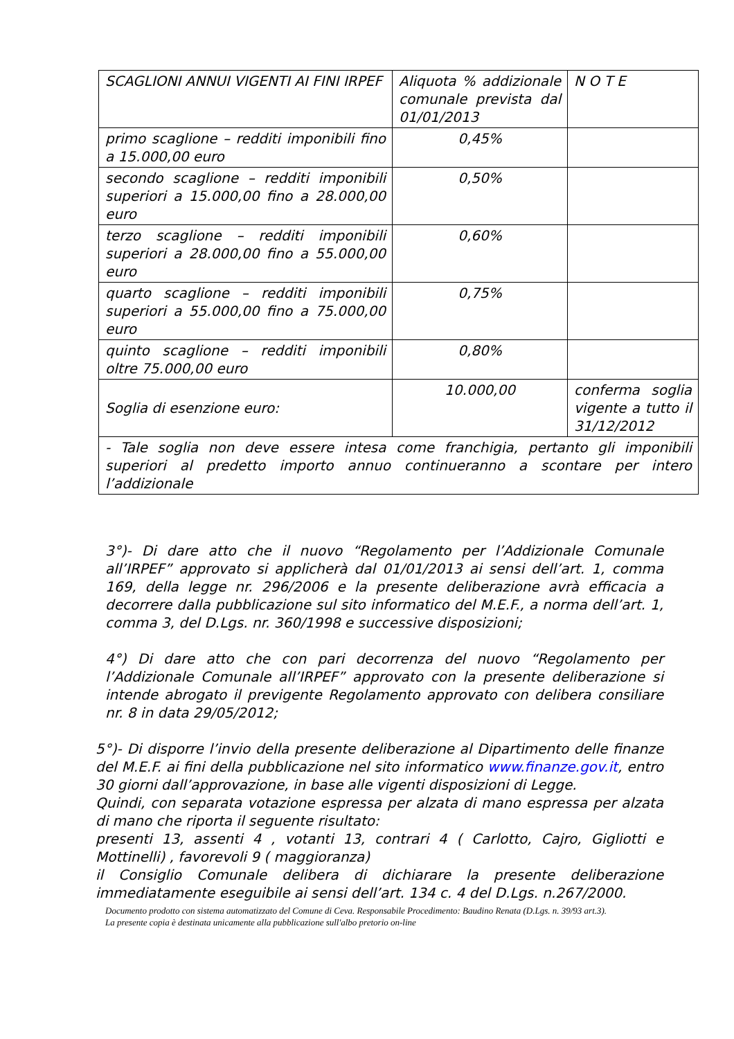| SCAGLIONI ANNUI VIGENTI AI FINI IRPEF | Aliquota % addizionale comunale prevista dal 01/01/2013 | N O T E |
| primo scaglione – redditi imponibili fino a 15.000,00 euro | 0,45% | |
| secondo scaglione – redditi imponibili superiori a 15.000,00 fino a 28.000,00 euro | 0,50% | |
| terzo scaglione – redditi imponibili superiori a 28.000,00 fino a 55.000,00 euro | 0,60% | |
| quarto scaglione – redditi imponibili superiori a 55.000,00 fino a 75.000,00 euro | 0,75% | |
| quinto scaglione – redditi imponibili oltre 75.000,00 euro | 0,80% | |
| Soglia di esenzione euro: | 10.000,00 | conferma soglia vigente a tutto il 31/12/2012 |
| - Tale soglia non deve essere intesa come franchigia, pertanto gli imponibili superiori al predetto importo annuo continueranno a scontare per intero l’addizionale | | |
3°)- Di dare atto che il nuovo “Regolamento per l’Addizionale Comunale all’IRPEF” approvato si applicherà dal 01/01/2013 ai sensi dell’art. 1, comma 169, della legge nr. 296/2006 e la presente deliberazione avrà efficacia a decorrere dalla pubblicazione sul sito informatico del M.E.F., a norma dell’art. 1, comma 3, del D.Lgs. nr. 360/1998 e successive disposizioni;
4°) Di dare atto che con pari decorrenza del nuovo “Regolamento per l’Addizionale Comunale all’IRPEF” approvato con la presente deliberazione si intende abrogato il previgente Regolamento approvato con delibera consiliare nr. 8 in data 29/05/2012;
5°)- Di disporre l’invio della presente deliberazione al Dipartimento delle finanze del M.E.F. ai fini della pubblicazione nel sito informatico www.finanze.gov.it, entro 30 giorni dall’approvazione, in base alle vigenti disposizioni di Legge.
Quindi, con separata votazione espressa per alzata di mano espressa per alzata di mano che riporta il seguente risultato:
presenti 13, assenti 4 , votanti 13, contrari 4 ( Carlotto, Cajro, Gigliotti e Mottinelli) , favorevoli 9 ( maggioranza)
il Consiglio Comunale delibera di dichiarare la presente deliberazione immediatamente eseguibile ai sensi dell’art. 134 c. 4 del D.Lgs. n.267/2000.
Documento prodotto con sistema automatizzato del Comune di Ceva. Responsabile Procedimento: Baudino Renata (D.Lgs. n. 39/93 art.3).
La presente copia è destinata unicamente alla pubblicazione sull'albo pretorio on-line